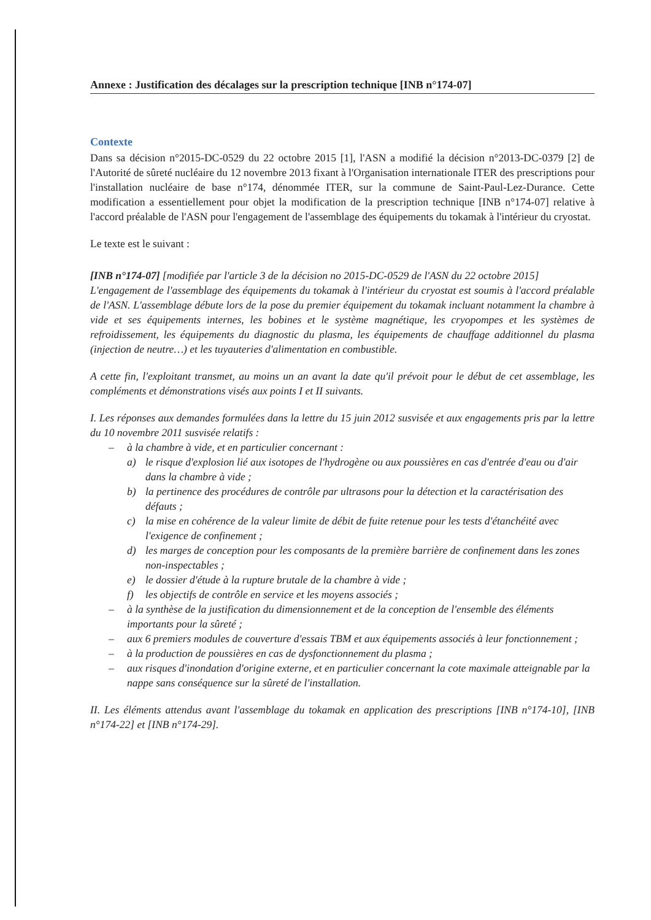Annexe : Justification des décalages sur la prescription technique [INB n°174-07]
Contexte
Dans sa décision n°2015-DC-0529 du 22 octobre 2015 [1], l'ASN a modifié la décision n°2013-DC-0379 [2] de l'Autorité de sûreté nucléaire du 12 novembre 2013 fixant à l'Organisation internationale ITER des prescriptions pour l'installation nucléaire de base n°174, dénommée ITER, sur la commune de Saint-Paul-Lez-Durance. Cette modification a essentiellement pour objet la modification de la prescription technique [INB n°174-07] relative à l'accord préalable de l'ASN pour l'engagement de l'assemblage des équipements du tokamak à l'intérieur du cryostat.
Le texte est le suivant :
[INB n°174-07] [modifiée par l'article 3 de la décision no 2015-DC-0529 de l'ASN du 22 octobre 2015]
L'engagement de l'assemblage des équipements du tokamak à l'intérieur du cryostat est soumis à l'accord préalable de l'ASN. L'assemblage débute lors de la pose du premier équipement du tokamak incluant notamment la chambre à vide et ses équipements internes, les bobines et le système magnétique, les cryopompes et les systèmes de refroidissement, les équipements du diagnostic du plasma, les équipements de chauffage additionnel du plasma (injection de neutre…) et les tuyauteries d'alimentation en combustible.
A cette fin, l'exploitant transmet, au moins un an avant la date qu'il prévoit pour le début de cet assemblage, les compléments et démonstrations visés aux points I et II suivants.
I. Les réponses aux demandes formulées dans la lettre du 15 juin 2012 susvisée et aux engagements pris par la lettre du 10 novembre 2011 susvisée relatifs :
– à la chambre à vide, et en particulier concernant :
a) le risque d'explosion lié aux isotopes de l'hydrogène ou aux poussières en cas d'entrée d'eau ou d'air dans la chambre à vide ;
b) la pertinence des procédures de contrôle par ultrasons pour la détection et la caractérisation des défauts ;
c) la mise en cohérence de la valeur limite de débit de fuite retenue pour les tests d'étanchéité avec l'exigence de confinement ;
d) les marges de conception pour les composants de la première barrière de confinement dans les zones non-inspectables ;
e) le dossier d'étude à la rupture brutale de la chambre à vide ;
f) les objectifs de contrôle en service et les moyens associés ;
– à la synthèse de la justification du dimensionnement et de la conception de l'ensemble des éléments importants pour la sûreté ;
– aux 6 premiers modules de couverture d'essais TBM et aux équipements associés à leur fonctionnement ;
– à la production de poussières en cas de dysfonctionnement du plasma ;
– aux risques d'inondation d'origine externe, et en particulier concernant la cote maximale atteignable par la nappe sans conséquence sur la sûreté de l'installation.
II. Les éléments attendus avant l'assemblage du tokamak en application des prescriptions [INB n°174-10], [INB n°174-22] et [INB n°174-29].